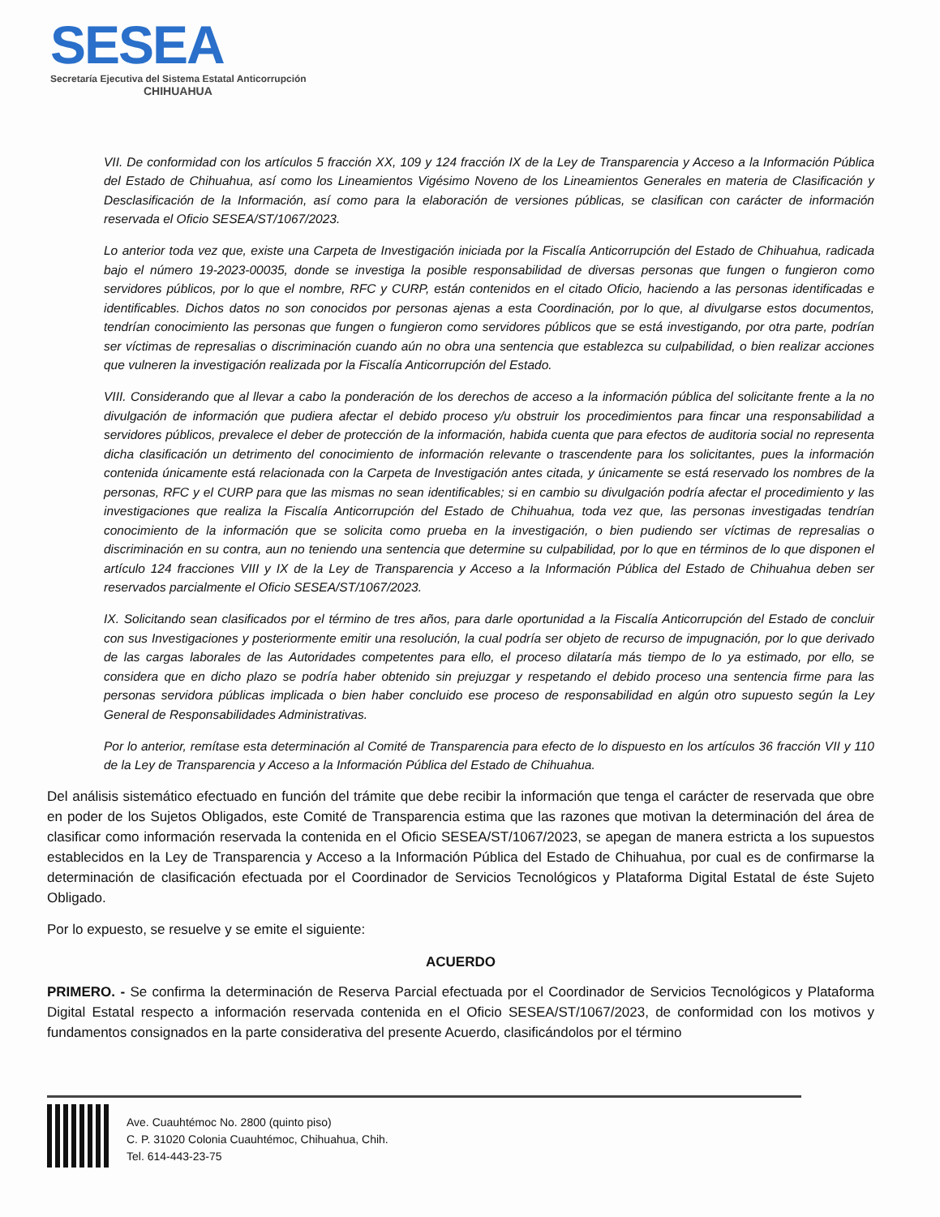SESEA
Secretaría Ejecutiva del Sistema Estatal Anticorrupción
CHIHUAHUA
VII. De conformidad con los artículos 5 fracción XX, 109 y 124 fracción IX de la Ley de Transparencia y Acceso a la Información Pública del Estado de Chihuahua, así como los Lineamientos Vigésimo Noveno de los Lineamientos Generales en materia de Clasificación y Desclasificación de la Información, así como para la elaboración de versiones públicas, se clasifican con carácter de información reservada el Oficio SESEA/ST/1067/2023.
Lo anterior toda vez que, existe una Carpeta de Investigación iniciada por la Fiscalía Anticorrupción del Estado de Chihuahua, radicada bajo el número 19-2023-00035, donde se investiga la posible responsabilidad de diversas personas que fungen o fungieron como servidores públicos, por lo que el nombre, RFC y CURP, están contenidos en el citado Oficio, haciendo a las personas identificadas e identificables. Dichos datos no son conocidos por personas ajenas a esta Coordinación, por lo que, al divulgarse estos documentos, tendrían conocimiento las personas que fungen o fungieron como servidores públicos que se está investigando, por otra parte, podrían ser víctimas de represalias o discriminación cuando aún no obra una sentencia que establezca su culpabilidad, o bien realizar acciones que vulneren la investigación realizada por la Fiscalía Anticorrupción del Estado.
VIII. Considerando que al llevar a cabo la ponderación de los derechos de acceso a la información pública del solicitante frente a la no divulgación de información que pudiera afectar el debido proceso y/u obstruir los procedimientos para fincar una responsabilidad a servidores públicos, prevalece el deber de protección de la información, habida cuenta que para efectos de auditoria social no representa dicha clasificación un detrimento del conocimiento de información relevante o trascendente para los solicitantes, pues la información contenida únicamente está relacionada con la Carpeta de Investigación antes citada, y únicamente se está reservado los nombres de la personas, RFC y el CURP para que las mismas no sean identificables; si en cambio su divulgación podría afectar el procedimiento y las investigaciones que realiza la Fiscalía Anticorrupción del Estado de Chihuahua, toda vez que, las personas investigadas tendrían conocimiento de la información que se solicita como prueba en la investigación, o bien pudiendo ser víctimas de represalias o discriminación en su contra, aun no teniendo una sentencia que determine su culpabilidad, por lo que en términos de lo que disponen el artículo 124 fracciones VIII y IX de la Ley de Transparencia y Acceso a la Información Pública del Estado de Chihuahua deben ser reservados parcialmente el Oficio SESEA/ST/1067/2023.
IX. Solicitando sean clasificados por el término de tres años, para darle oportunidad a la Fiscalía Anticorrupción del Estado de concluir con sus Investigaciones y posteriormente emitir una resolución, la cual podría ser objeto de recurso de impugnación, por lo que derivado de las cargas laborales de las Autoridades competentes para ello, el proceso dilataría más tiempo de lo ya estimado, por ello, se considera que en dicho plazo se podría haber obtenido sin prejuzgar y respetando el debido proceso una sentencia firme para las personas servidora públicas implicada o bien haber concluido ese proceso de responsabilidad en algún otro supuesto según la Ley General de Responsabilidades Administrativas.
Por lo anterior, remítase esta determinación al Comité de Transparencia para efecto de lo dispuesto en los artículos 36 fracción VII y 110 de la Ley de Transparencia y Acceso a la Información Pública del Estado de Chihuahua.
Del análisis sistemático efectuado en función del trámite que debe recibir la información que tenga el carácter de reservada que obre en poder de los Sujetos Obligados, este Comité de Transparencia estima que las razones que motivan la determinación del área de clasificar como información reservada la contenida en el Oficio SESEA/ST/1067/2023, se apegan de manera estricta a los supuestos establecidos en la Ley de Transparencia y Acceso a la Información Pública del Estado de Chihuahua, por cual es de confirmarse la determinación de clasificación efectuada por el Coordinador de Servicios Tecnológicos y Plataforma Digital Estatal de éste Sujeto Obligado.
Por lo expuesto, se resuelve y se emite el siguiente:
ACUERDO
PRIMERO. - Se confirma la determinación de Reserva Parcial efectuada por el Coordinador de Servicios Tecnológicos y Plataforma Digital Estatal respecto a información reservada contenida en el Oficio SESEA/ST/1067/2023, de conformidad con los motivos y fundamentos consignados en la parte considerativa del presente Acuerdo, clasificándolos por el término
Ave. Cuauhtémoc No. 2800 (quinto piso)
C. P. 31020 Colonia Cuauhtémoc, Chihuahua, Chih.
Tel. 614-443-23-75